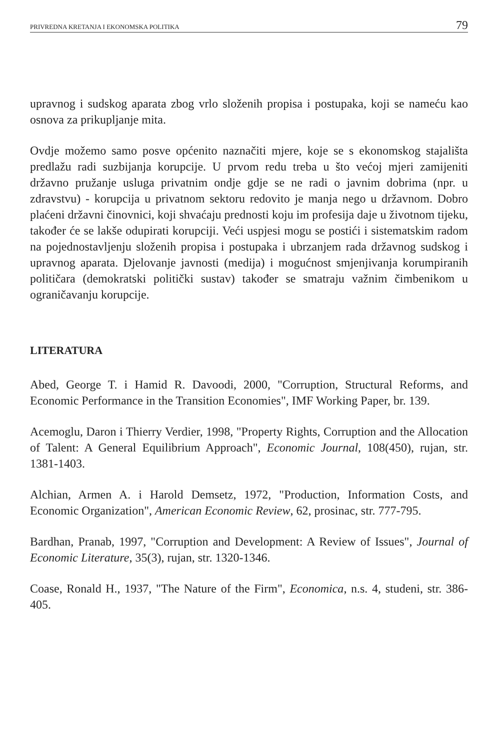PRIVREDNA KRETANJA I EKONOMSKA POLITIKA 79
upravnog i sudskog aparata zbog vrlo složenih propisa i postupaka, koji se nameću kao osnova za prikupljanje mita.
Ovdje možemo samo posve općenito naznačiti mjere, koje se s ekonomskog stajališta predlažu radi suzbijanja korupcije. U prvom redu treba u što većoj mjeri zamijeniti državno pružanje usluga privatnim ondje gdje se ne radi o javnim dobrima (npr. u zdravstvu) - korupcija u privatnom sektoru redovito je manja nego u državnom. Dobro plaćeni državni činovnici, koji shvaćaju prednosti koju im profesija daje u životnom tijeku, također će se lakše odupirati korupciji. Veći uspjesi mogu se postići i sistematskim radom na pojednostavljenju složenih propisa i postupaka i ubrzanjem rada državnog sudskog i upravnog aparata. Djelovanje javnosti (medija) i mogućnost smjenjivanja korumpiranih političara (demokratski politički sustav) također se smatraju važnim čimbenikom u ograničavanju korupcije.
LITERATURA
Abed, George T. i Hamid R. Davoodi, 2000, "Corruption, Structural Reforms, and Economic Performance in the Transition Economies", IMF Working Paper, br. 139.
Acemoglu, Daron i Thierry Verdier, 1998, "Property Rights, Corruption and the Allocation of Talent: A General Equilibrium Approach", Economic Journal, 108(450), rujan, str. 1381-1403.
Alchian, Armen A. i Harold Demsetz, 1972, "Production, Information Costs, and Economic Organization", American Economic Review, 62, prosinac, str. 777-795.
Bardhan, Pranab, 1997, "Corruption and Development: A Review of Issues", Journal of Economic Literature, 35(3), rujan, str. 1320-1346.
Coase, Ronald H., 1937, "The Nature of the Firm", Economica, n.s. 4, studeni, str. 386-405.